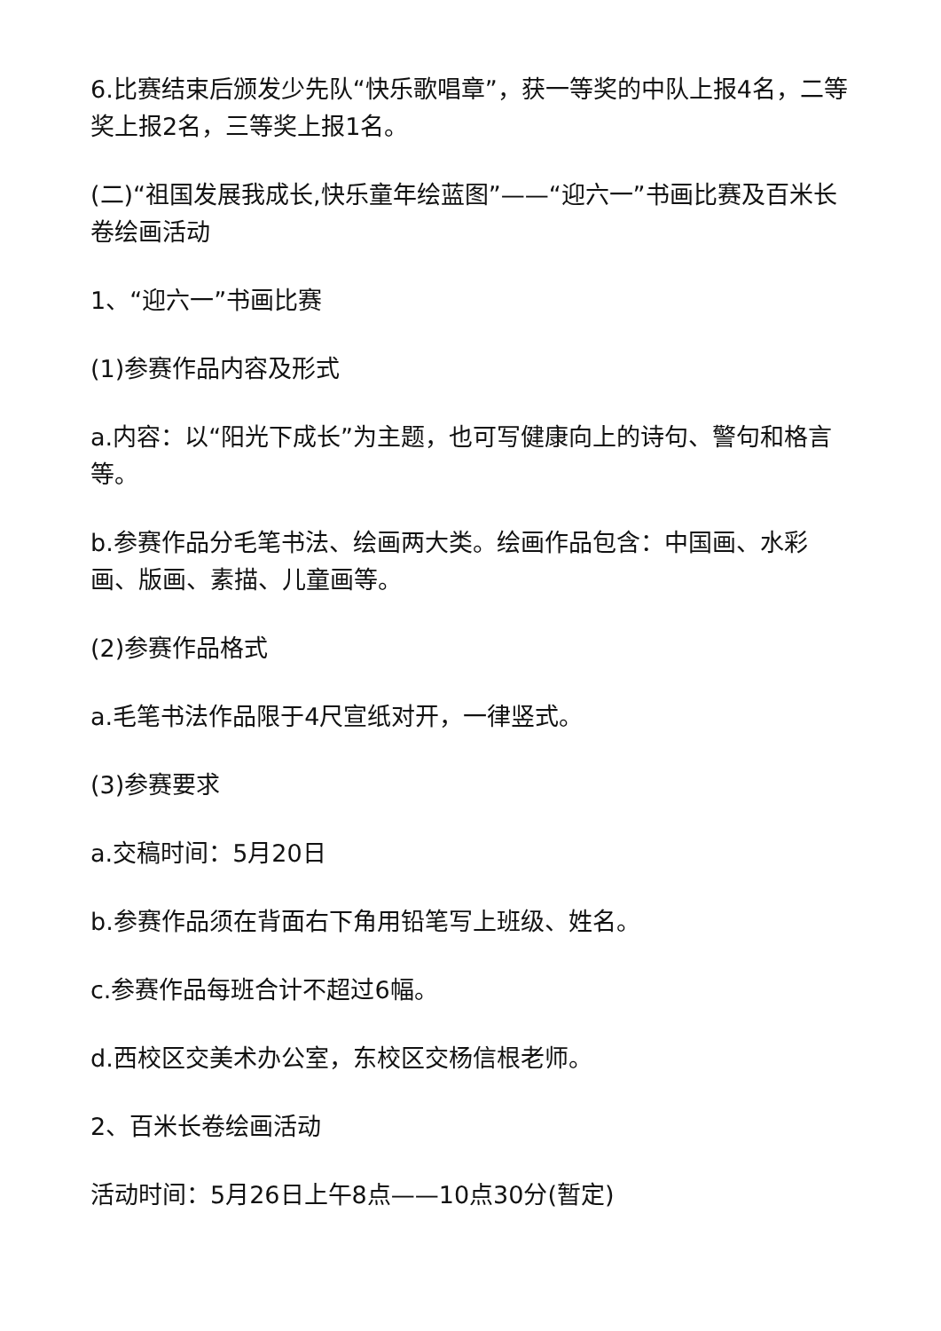6.比赛结束后颁发少先队“快乐歌唱章”，获一等奖的中队上报4名，二等奖上报2名，三等奖上报1名。
(二)“祖国发展我成长,快乐童年绘蓝图”——“迎六一”书画比赛及百米长卷绘画活动
1、“迎六一”书画比赛
(1)参赛作品内容及形式
a.内容：以“阳光下成长”为主题，也可写健康向上的诗句、警句和格言等。
b.参赛作品分毛笔书法、绘画两大类。绘画作品包含：中国画、水彩画、版画、素描、儿童画等。
(2)参赛作品格式
a.毛笔书法作品限于4尺宣纸对开，一律竖式。
(3)参赛要求
a.交稿时间：5月20日
b.参赛作品须在背面右下角用铅笔写上班级、姓名。
c.参赛作品每班合计不超过6幅。
d.西校区交美术办公室，东校区交杨信根老师。
2、百米长卷绘画活动
活动时间：5月26日上午8点——10点30分(暂定)